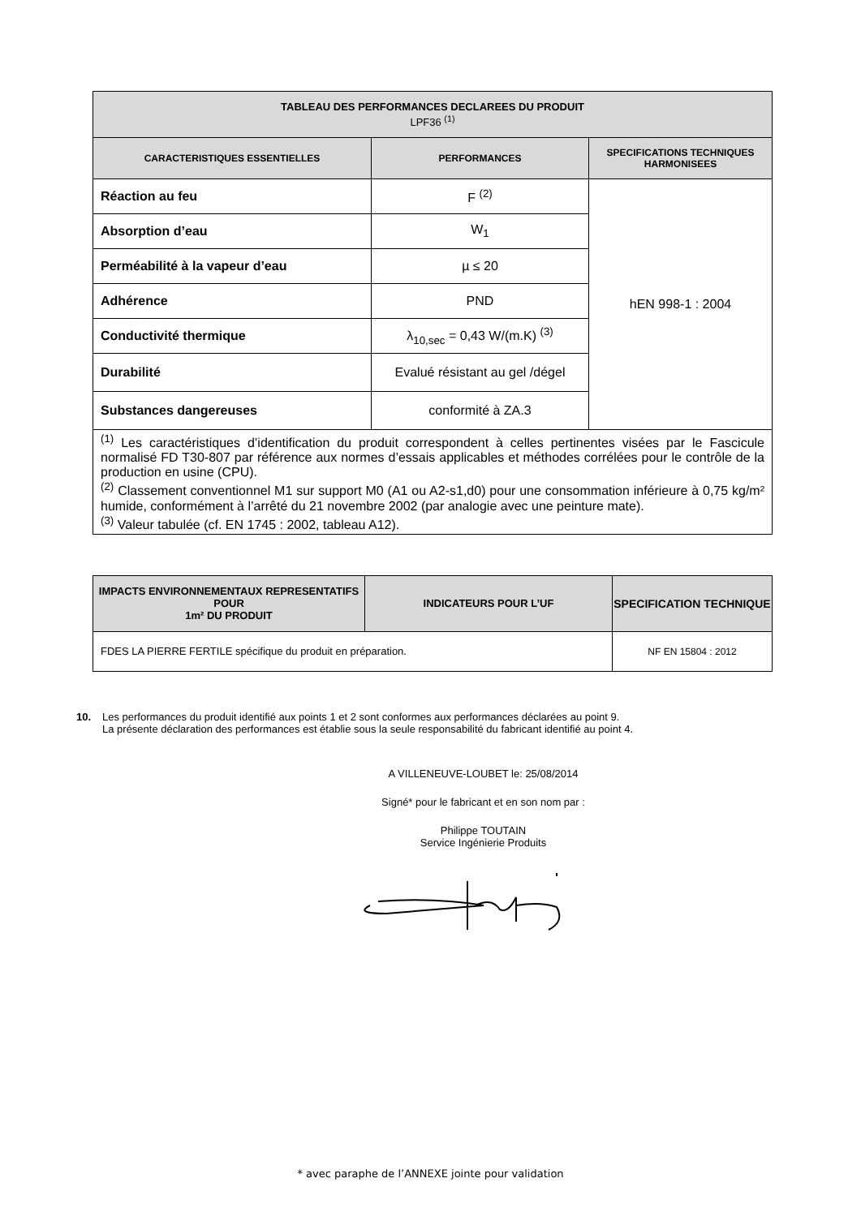| TABLEAU DES PERFORMANCES DECLAREES DU PRODUIT LPF36 <sup>(1)</sup> | | |
| --- | --- | --- |
| CARACTERISTIQUES ESSENTIELLES | PERFORMANCES | SPECIFICATIONS TECHNIQUES HARMONISEES |
| Réaction au feu | F <sup>(2)</sup> | hEN 998-1 : 2004 |
| Absorption d’eau | W<sub>1</sub> | |
| Perméabilité à la vapeur d’eau | µ ≤ 20 | |
| Adhérence | PND | |
| Conductivité thermique | λ<sub>10,sec</sub> = 0,43 W/(m.K) <sup>(3)</sup> | |
| Durabilité | Evalué résistant au gel /dégel | |
| Substances dangereuses | conformité à ZA.3 | |
| <sup>(1)</sup> Les caractéristiques d’identification du produit correspondent à celles pertinentes visées par le Fascicule normalisé FD T30-807 par référence aux normes d’essais applicables et méthodes corrélées pour le contrôle de la production en usine (CPU). <sup>(2)</sup> Classement conventionnel M1 sur support M0 (A1 ou A2-s1,d0) pour une consommation inférieure à 0,75 kg/m² humide, conformément à l’arrêté du 21 novembre 2002 (par analogie avec une peinture mate). <sup>(3)</sup> Valeur tabulée (cf. EN 1745 : 2002, tableau A12). | | |
| IMPACTS ENVIRONNEMENTAUX REPRESENTATIFS POUR 1m² DU PRODUIT | INDICATEURS POUR L’UF | SPECIFICATION TECHNIQUE |
| --- | --- | --- |
| FDES LA PIERRE FERTILE spécifique du produit en préparation. | | NF EN 15804 : 2012 |
10. Les performances du produit identifié aux points 1 et 2 sont conformes aux performances déclarées au point 9.
La présente déclaration des performances est établie sous la seule responsabilité du fabricant identifié au point 4.
A VILLENEUVE-LOUBET le: 25/08/2014
Signé* pour le fabricant et en son nom par :
Philippe TOUTAIN
Service Ingénierie Produits
* avec paraphe de l’ANNEXE jointe pour validation